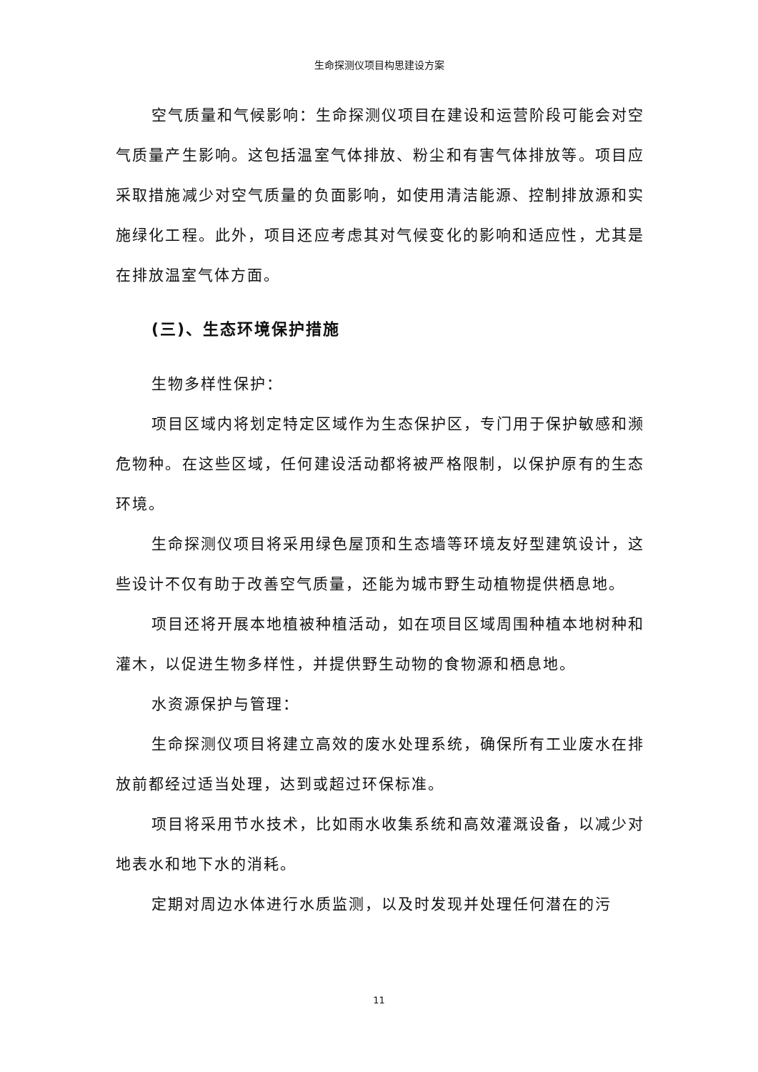生命探测仪项目构思建设方案
空气质量和气候影响：生命探测仪项目在建设和运营阶段可能会对空气质量产生影响。这包括温室气体排放、粉尘和有害气体排放等。项目应采取措施减少对空气质量的负面影响，如使用清洁能源、控制排放源和实施绿化工程。此外，项目还应考虑其对气候变化的影响和适应性，尤其是在排放温室气体方面。
(三)、生态环境保护措施
生物多样性保护：
项目区域内将划定特定区域作为生态保护区，专门用于保护敏感和濒危物种。在这些区域，任何建设活动都将被严格限制，以保护原有的生态环境。
生命探测仪项目将采用绿色屋顶和生态墙等环境友好型建筑设计，这些设计不仅有助于改善空气质量，还能为城市野生动植物提供栖息地。
项目还将开展本地植被种植活动，如在项目区域周围种植本地树种和灌木，以促进生物多样性，并提供野生动物的食物源和栖息地。
水资源保护与管理：
生命探测仪项目将建立高效的废水处理系统，确保所有工业废水在排放前都经过适当处理，达到或超过环保标准。
项目将采用节水技术，比如雨水收集系统和高效灌溉设备，以减少对地表水和地下水的消耗。
定期对周边水体进行水质监测，以及时发现并处理任何潜在的污
11